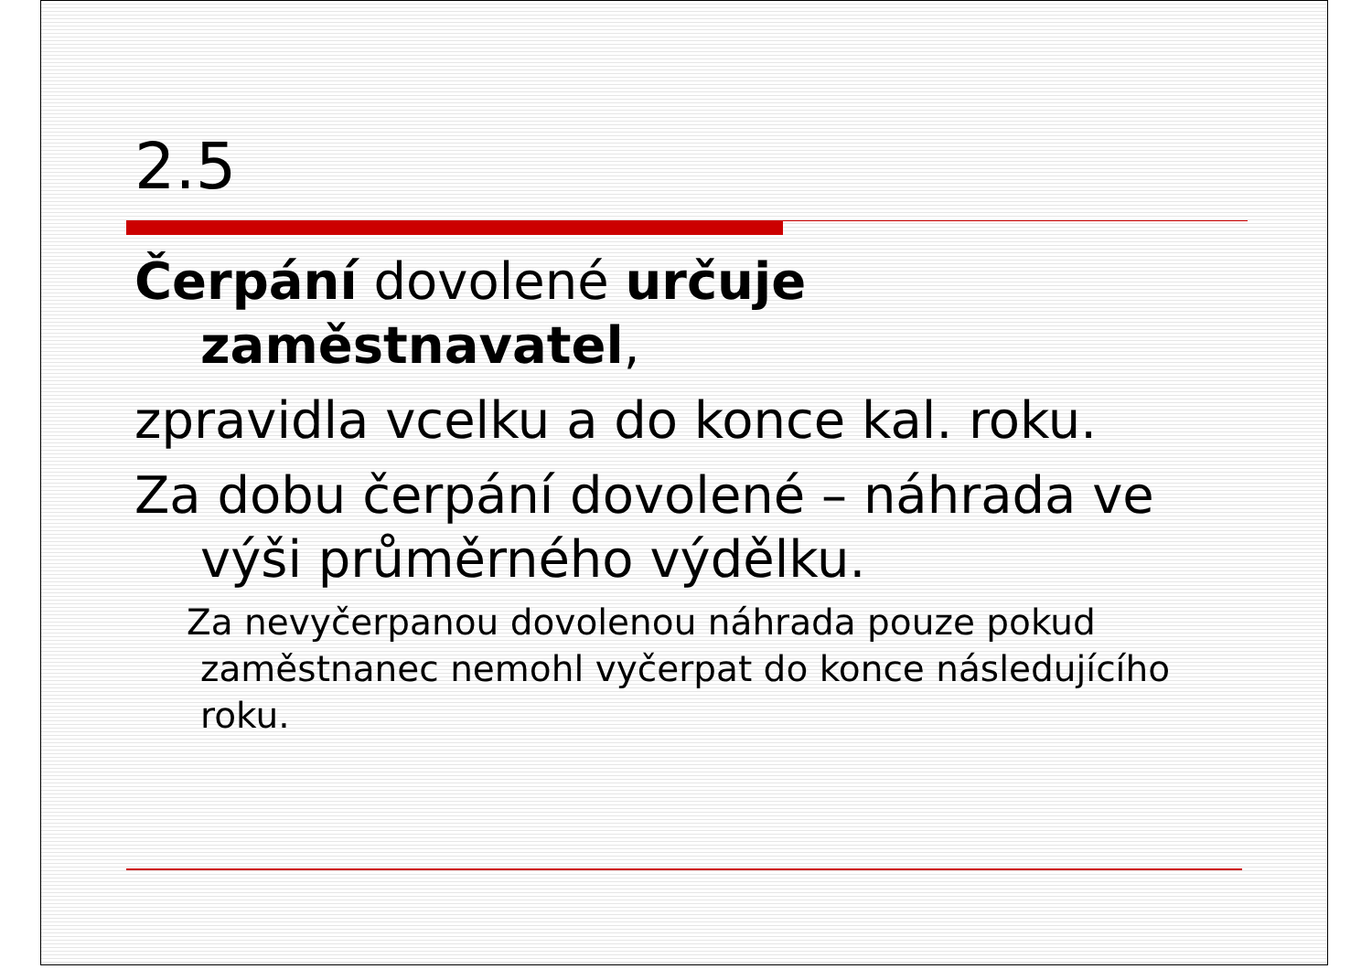2.5
Čerpání dovolené určuje zaměstnavatel,
zpravidla vcelku a do konce kal. roku.
Za dobu čerpání dovolené – náhrada ve výši průměrného výdělku.
Za nevyčerpanou dovolenou náhrada pouze pokud zaměstnanec nemohl vyčerpat do konce následujícího roku.